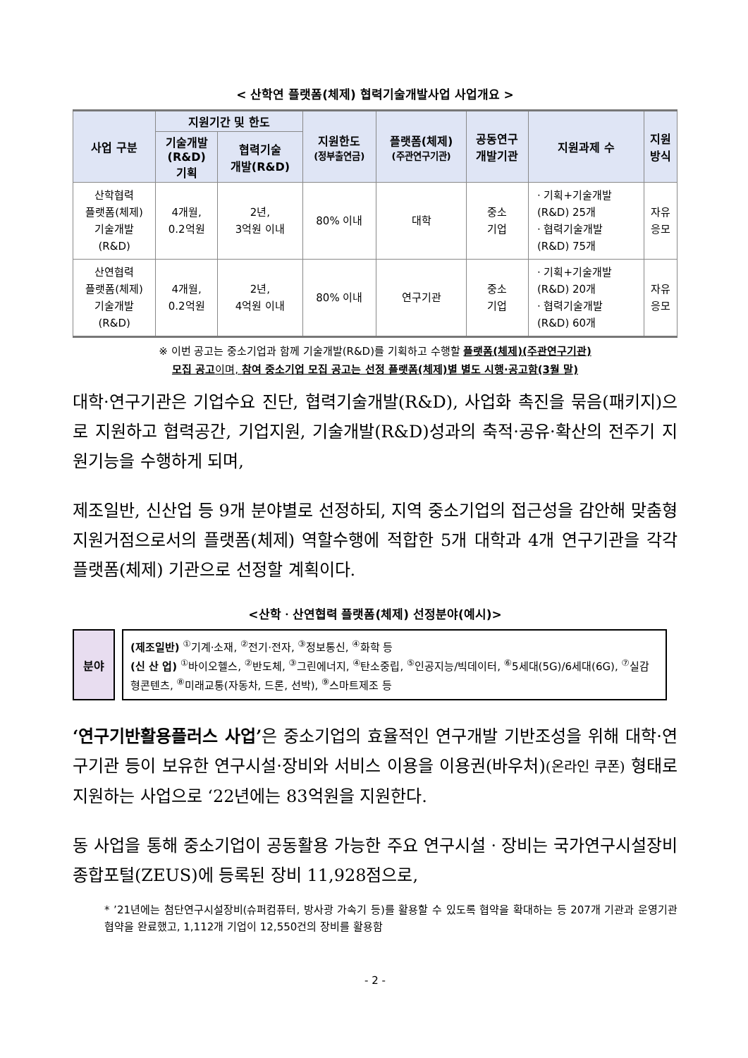< 산학연 플랫폼(체제) 협력기술개발사업 사업개요 >
| 사업 구분 | 지원기간 및 한도 | | 지원한도 (정부출연금) | 플랫폼(체제) (주관연구기관) | 공동연구 개발기관 | 지원과제 수 | 지원 방식 |
| --- | --- | --- | --- | --- | --- | --- | --- |
| | 기술개발 (R&D) 기획 | 협력기술 개발(R&D) | | | | | |
| 산학협력 플랫폼(체제) 기술개발 (R&D) | 4개월, 0.2억원 | 2년, 3억원 이내 | 80% 이내 | 대학 | 중소 기업 | · 기획+기술개발 (R&D) 25개 · 협력기술개발 (R&D) 75개 | 자유 응모 |
| 산연협력 플랫폼(체제) 기술개발 (R&D) | 4개월, 0.2억원 | 2년, 4억원 이내 | 80% 이내 | 연구기관 | 중소 기업 | · 기획+기술개발 (R&D) 20개 · 협력기술개발 (R&D) 60개 | 자유 응모 |
※ 이번 공고는 중소기업과 함께 기술개발(R&D)를 기획하고 수행할 플랫폼(체제)(주관연구기관)
모집 공고 이며, 참여 중소기업 모집 공고는 선정 플랫폼(체제)별 별도 시행·공고함(3월 말)
대학·연구기관은 기업수요 진단, 협력기술개발(R&D), 사업화 촉진을 묶음(패키지)으로 지원하고 협력공간, 기업지원, 기술개발(R&D)성과의 축적·공유·확산의 전주기 지원기능을 수행하게 되며,
제조일반, 신산업 등 9개 분야별로 선정하되, 지역 중소기업의 접근성을 감안해 맞춤형 지원거점으로서의 플랫폼(체제) 역할수행에 적합한 5개 대학과 4개 연구기관을 각각 플랫폼(체제) 기관으로 선정할 계획이다.
<산학ㆍ산연협력 플랫폼(체제) 선정분야(예시)>
분야
(제조일반) <sup>①</sup>기계·소재, <sup>②</sup>전기·전자, <sup>③</sup>정보통신, <sup>④</sup>화학 등
(신 산 업) <sup>①</sup>바이오헬스, <sup>②</sup>반도체, <sup>③</sup>그린에너지, <sup>④</sup>탄소중립, <sup>⑤</sup>인공지능/빅데이터, <sup>⑥</sup>5세대(5G)/6세대(6G), <sup>⑦</sup>실감형콘텐츠, <sup>⑧</sup>미래교통(자동차, 드론, 선박), <sup>⑨</sup>스마트제조 등
‘연구기반활용플러스 사업’은 중소기업의 효율적인 연구개발 기반조성을 위해 대학·연구기관 등이 보유한 연구시설·장비와 서비스 이용을 이용권(바우처)(온라인 쿠폰) 형태로 지원하는 사업으로 ‘22년에는 83억원을 지원한다.
동 사업을 통해 중소기업이 공동활용 가능한 주요 연구시설ㆍ장비는 국가연구시설장비종합포털(ZEUS)에 등록된 장비 11,928점으로,
* ’21년에는 첨단연구시설장비(슈퍼컴퓨터, 방사광 가속기 등)를 활용할 수 있도록 협약을 확대하는 등 207개 기관과 운영기관 협약을 완료했고, 1,112개 기업이 12,550건의 장비를 활용함
- 2 -